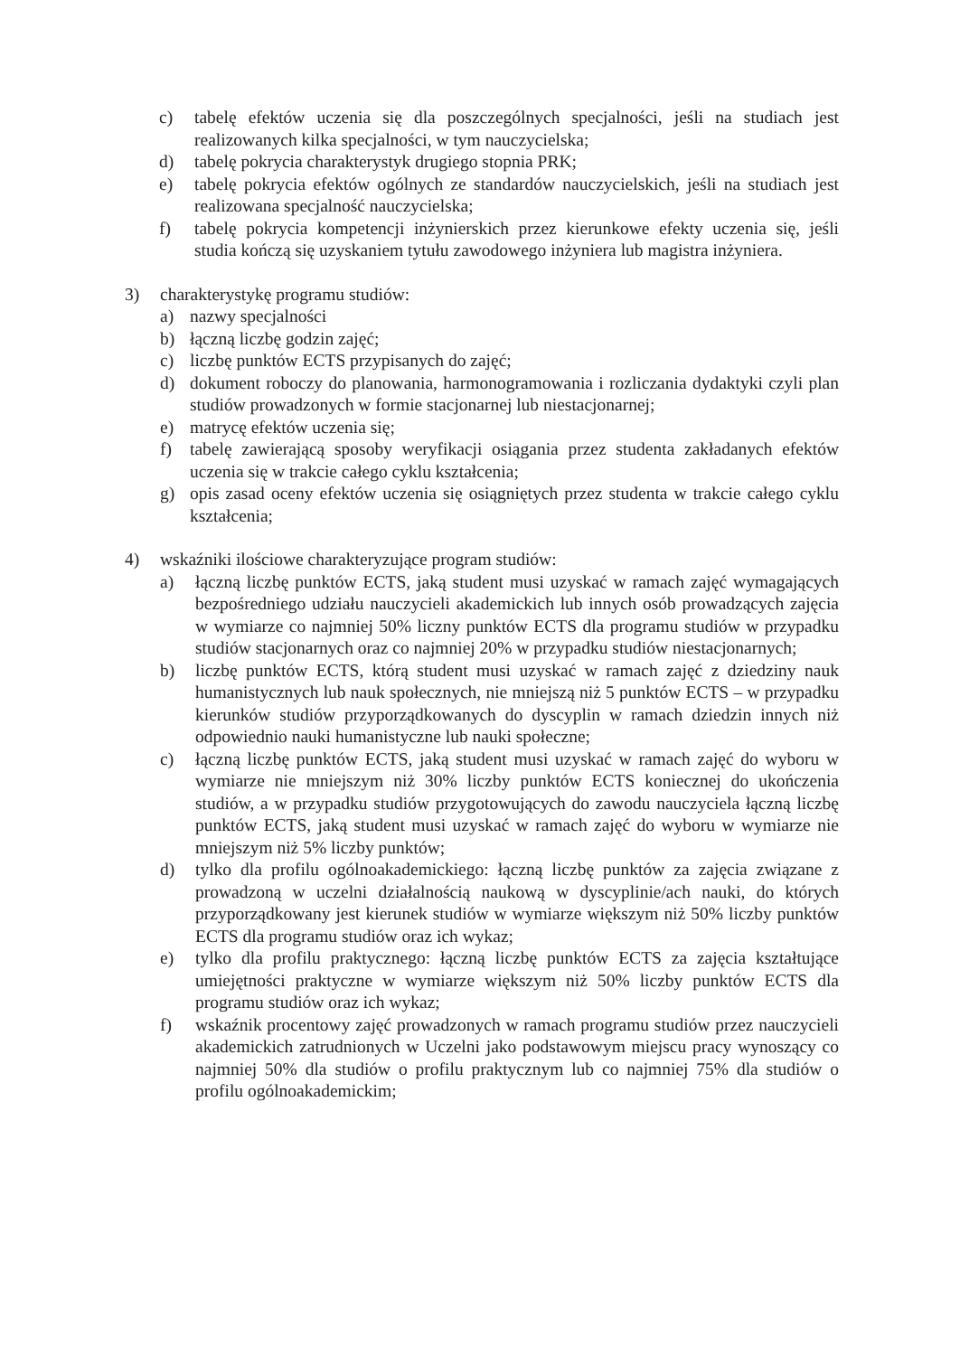c) tabelę efektów uczenia się dla poszczególnych specjalności, jeśli na studiach jest realizowanych kilka specjalności, w tym nauczycielska;
d) tabelę pokrycia charakterystyk drugiego stopnia PRK;
e) tabelę pokrycia efektów ogólnych ze standardów nauczycielskich, jeśli na studiach jest realizowana specjalność nauczycielska;
f) tabelę pokrycia kompetencji inżynierskich przez kierunkowe efekty uczenia się, jeśli studia kończą się uzyskaniem tytułu zawodowego inżyniera lub magistra inżyniera.
3) charakterystykę programu studiów:
a) nazwy specjalności
b) łączną liczbę godzin zajęć;
c) liczbę punktów ECTS przypisanych do zajęć;
d) dokument roboczy do planowania, harmonogramowania i rozliczania dydaktyki czyli plan studiów prowadzonych w formie stacjonarnej lub niestacjonarnej;
e) matrycę efektów uczenia się;
f) tabelę zawierającą sposoby weryfikacji osiągania przez studenta zakładanych efektów uczenia się w trakcie całego cyklu kształcenia;
g) opis zasad oceny efektów uczenia się osiągniętych przez studenta w trakcie całego cyklu kształcenia;
4) wskaźniki ilościowe charakteryzujące program studiów:
a) łączną liczbę punktów ECTS, jaką student musi uzyskać w ramach zajęć wymagających bezpośredniego udziału nauczycieli akademickich lub innych osób prowadzących zajęcia w wymiarze co najmniej 50% liczny punktów ECTS dla programu studiów w przypadku studiów stacjonarnych oraz co najmniej 20% w przypadku studiów niestacjonarnych;
b) liczbę punktów ECTS, którą student musi uzyskać w ramach zajęć z dziedziny nauk humanistycznych lub nauk społecznych, nie mniejszą niż 5 punktów ECTS – w przypadku kierunków studiów przyporządkowanych do dyscyplin w ramach dziedzin innych niż odpowiednio nauki humanistyczne lub nauki społeczne;
c) łączną liczbę punktów ECTS, jaką student musi uzyskać w ramach zajęć do wyboru w wymiarze nie mniejszym niż 30% liczby punktów ECTS koniecznej do ukończenia studiów, a w przypadku studiów przygotowujących do zawodu nauczyciela łączną liczbę punktów ECTS, jaką student musi uzyskać w ramach zajęć do wyboru w wymiarze nie mniejszym niż 5% liczby punktów;
d) tylko dla profilu ogólnoakademickiego: łączną liczbę punktów za zajęcia związane z prowadzoną w uczelni działalnością naukową w dyscyplinie/ach nauki, do których przyporządkowany jest kierunek studiów w wymiarze większym niż 50% liczby punktów ECTS dla programu studiów oraz ich wykaz;
e) tylko dla profilu praktycznego: łączną liczbę punktów ECTS za zajęcia kształtujące umiejętności praktyczne w wymiarze większym niż 50% liczby punktów ECTS dla programu studiów oraz ich wykaz;
f) wskaźnik procentowy zajęć prowadzonych w ramach programu studiów przez nauczycieli akademickich zatrudnionych w Uczelni jako podstawowym miejscu pracy wynoszący co najmniej 50% dla studiów o profilu praktycznym lub co najmniej 75% dla studiów o profilu ogólnoakademickim;